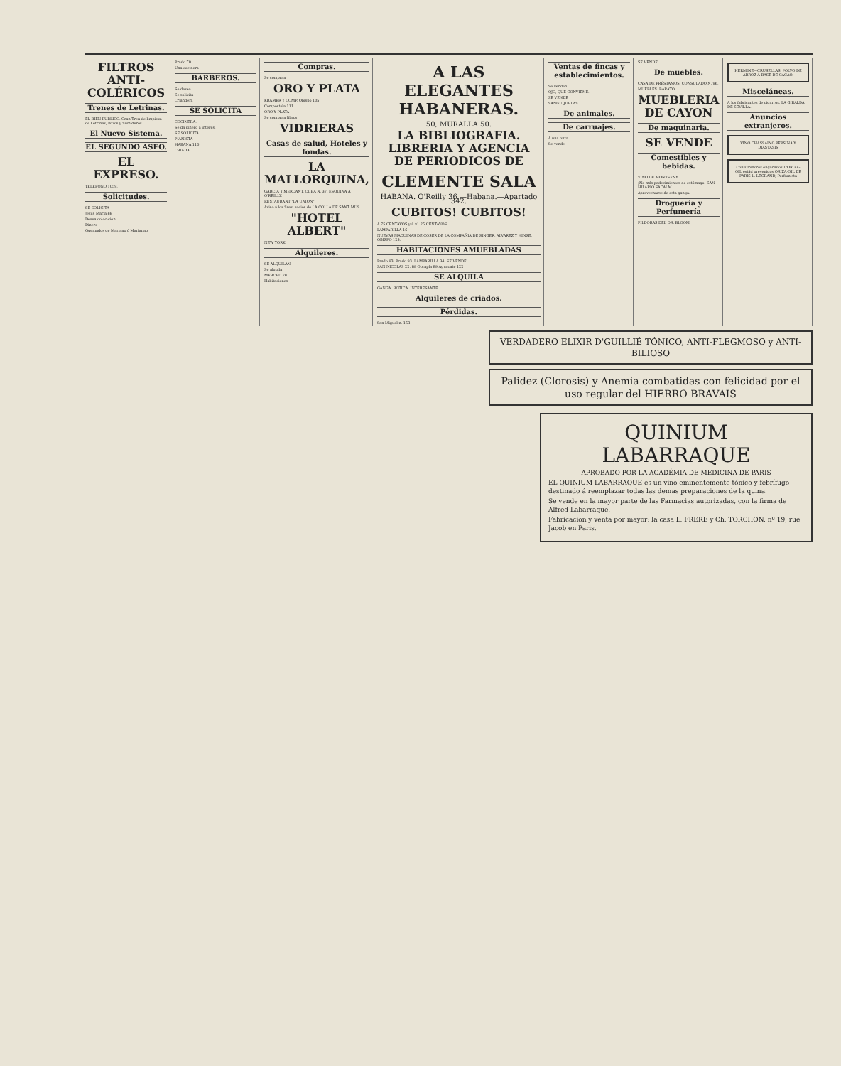FILTROS ANTI-COLÉRICOS
Trenes de Letrinas.
EL BIEN PUBLICO. Gran Tren de limpieza de Letrinas, Pozos y Sumideros.
El Nuevo Sistema.
EL SEGUNDO ASEO.
EL EXPRESO.
TELEFONO 1059.
Solicitudes.
SE SOLICITA
Jesus María 88
Desea coloc-cion
Dinero
Quemados de Mariano ó Marianao.
Prado 70.
Una cocinera
BARBEROS.
Se desea
Se solicita
Criandera
SE SOLICITA
COCINERA.
Se da dinero á interés,
SE SOLICITA
PIANISTA
HABANA 110
CRIADA
Compras.
Se compran
ORO Y PLATA
KRAMER Y COMP. Obispo 105.
Compostela 111
ORO Y PLATA
Se compran libros
VIDRIERAS
Casas de salud, Hoteles y fondas.
LA MALLORQUINA,
GARCIA Y MERCANT. CUBA N. 37, ESQUINA A O'REILLY.
RESTAURANT "LA UNION"
Aviso á los Sres. socios de LA COLLA DE SANT MUS.
"HOTEL ALBERT"
NEW YORK.
Alquileres.
SE ALQUILAN
Se alquila
MERCED 78.
Habitaciones
A LAS ELEGANTES HABANERAS.
50, MURALLA 50.
LA BIBLIOGRAFIA. LIBRERIA Y AGENCIA DE PERIODICOS DE
CLEMENTE SALA
HABANA. O'Reilly 36 —Habana.—Apartado 342.
CUBITOS! CUBITOS!
A 75 CENTAVOS y á $1 25 CENTAVOS.
LAMPARILLA 16.
NUEVAS MAQUINAS DE COSER DE LA COMPAÑIA DE SINGER. ALVAREZ Y HINSE, OBISPO 123.
HABITACIONES AMUEBLADAS
Prado 93. Prado 93. LAMPARILLA 34. SE VENDE
SAN NICOLAS 22. 89 Obrapía 89 Aguacate 122
SE ALQUILA
GANGA. BOTICA. INTERESANTE.
Alquileres de criados.
Pérdidas.
San Miguel n. 153
Ventas de fincas y establecimientos.
Se venden
OJO, QUE CONVIENE.
SE VENDE
SANGUIJUELAS.
De animales.
De carruajes.
A una onza.
Se vende
SE VENDE
De muebles.
CASA DE PRÉSTAMOS. CONSULADO N. 96.
MUEBLES. BARATO.
MUEBLERIA DE CAYON
De maquinaria.
SE VENDE
Comestibles y bebidas.
VINO DE MONTSENY.
¡No más padecimientos de estómago! SAN HILARIO SACALM
Aprovecharse de esta ganga.
Droguería y Perfumería
PILDORAS DEL DR. BLOOM
HERMINE—CRUSELLAS. POLVO DE ARROZ Á BASE DE CACAO.
Misceláneas.
A los fabricantes de cigarros. LA GIRALDA DE SEVILLA.
Anuncios extranjeros.
VINO CHASSAING PEPSINA Y DIASTASIS
Consumidores engañados L'ORIZA-OIL estád prevenidos ORIZA-OIL DE PARIS L. LEGRAND, Perfumista
VERDADERO ELIXIR D'GUILLIÉ TÓNICO, ANTI-FLEGMOSO y ANTI-BILIOSO
Palidez (Clorosis) y Anemia combatidas con felicidad por el uso regular del HIERRO BRAVAIS
QUINIUM LABARRAQUE
APROBADO POR LA ACADÉMIA DE MEDICINA DE PARIS
EL QUINIUM LABARRAQUE es un vino eminentemente tónico y febrífugo destinado á reemplazar todas las demas preparaciones de la quina.
Se vende en la mayor parte de las Farmacias autorizadas, con la firma de Alfred Labarraque.
Fabricacion y venta por mayor: la casa L. FRERE y Ch. TORCHON, nº 19, rue Jacob en Paris.